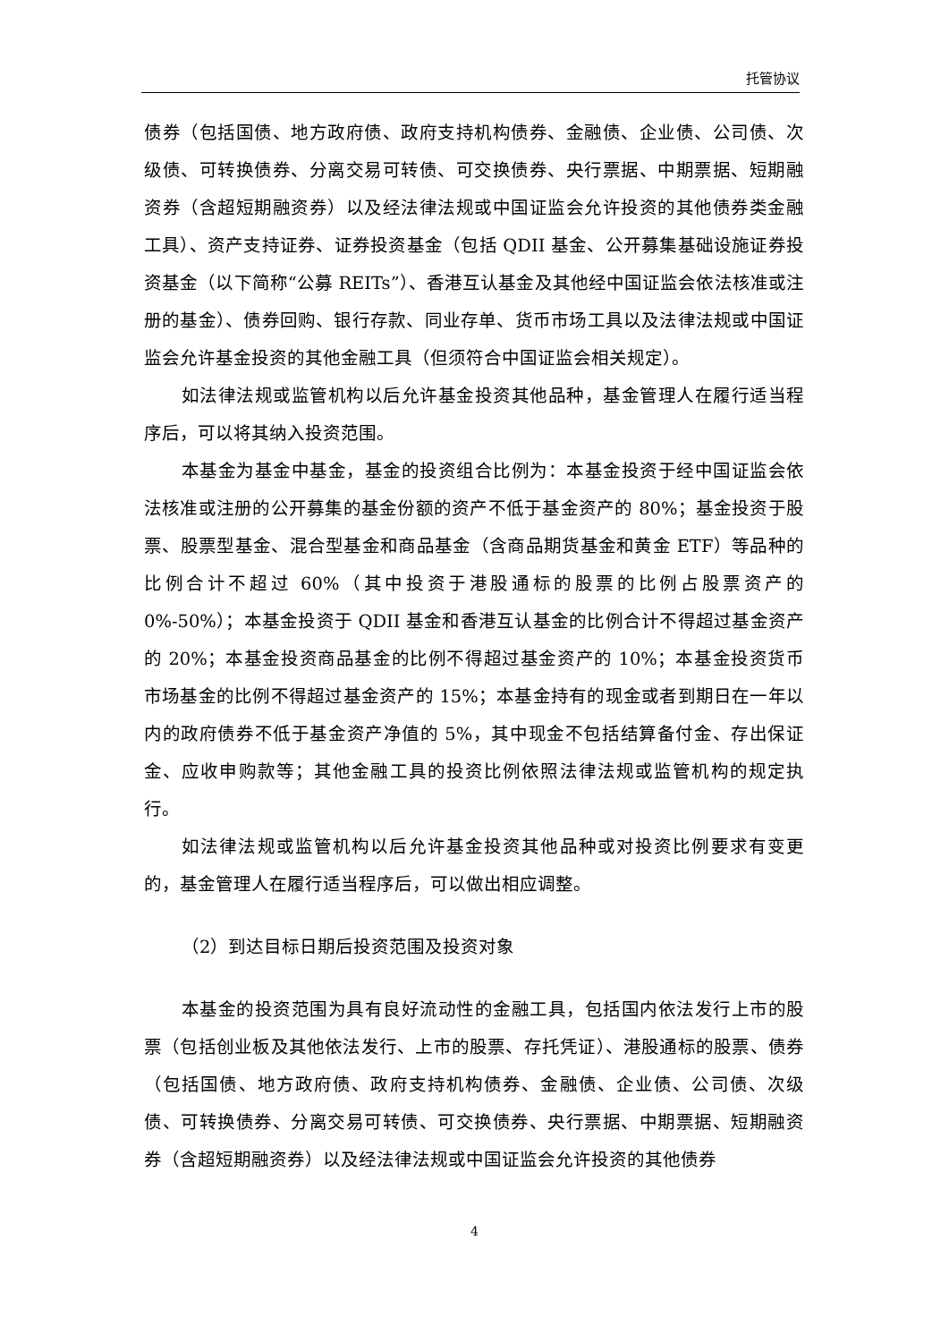托管协议
债券（包括国债、地方政府债、政府支持机构债券、金融债、企业债、公司债、次级债、可转换债券、分离交易可转债、可交换债券、央行票据、中期票据、短期融资券（含超短期融资券）以及经法律法规或中国证监会允许投资的其他债券类金融工具）、资产支持证券、证券投资基金（包括 QDII 基金、公开募集基础设施证券投资基金（以下简称“公募 REITs”）、香港互认基金及其他经中国证监会依法核准或注册的基金）、债券回购、银行存款、同业存单、货币市场工具以及法律法规或中国证监会允许基金投资的其他金融工具（但须符合中国证监会相关规定）。
如法律法规或监管机构以后允许基金投资其他品种，基金管理人在履行适当程序后，可以将其纳入投资范围。
本基金为基金中基金，基金的投资组合比例为：本基金投资于经中国证监会依法核准或注册的公开募集的基金份额的资产不低于基金资产的 80%；基金投资于股票、股票型基金、混合型基金和商品基金（含商品期货基金和黄金 ETF）等品种的比例合计不超过 60%（其中投资于港股通标的股票的比例占股票资产的 0%-50%）；本基金投资于 QDII 基金和香港互认基金的比例合计不得超过基金资产的 20%；本基金投资商品基金的比例不得超过基金资产的 10%；本基金投资货币市场基金的比例不得超过基金资产的 15%；本基金持有的现金或者到期日在一年以内的政府债券不低于基金资产净值的 5%，其中现金不包括结算备付金、存出保证金、应收申购款等；其他金融工具的投资比例依照法律法规或监管机构的规定执行。
如法律法规或监管机构以后允许基金投资其他品种或对投资比例要求有变更的，基金管理人在履行适当程序后，可以做出相应调整。
（2）到达目标日期后投资范围及投资对象
本基金的投资范围为具有良好流动性的金融工具，包括国内依法发行上市的股票（包括创业板及其他依法发行、上市的股票、存托凭证）、港股通标的股票、债券（包括国债、地方政府债、政府支持机构债券、金融债、企业债、公司债、次级债、可转换债券、分离交易可转债、可交换债券、央行票据、中期票据、短期融资券（含超短期融资券）以及经法律法规或中国证监会允许投资的其他债券
4